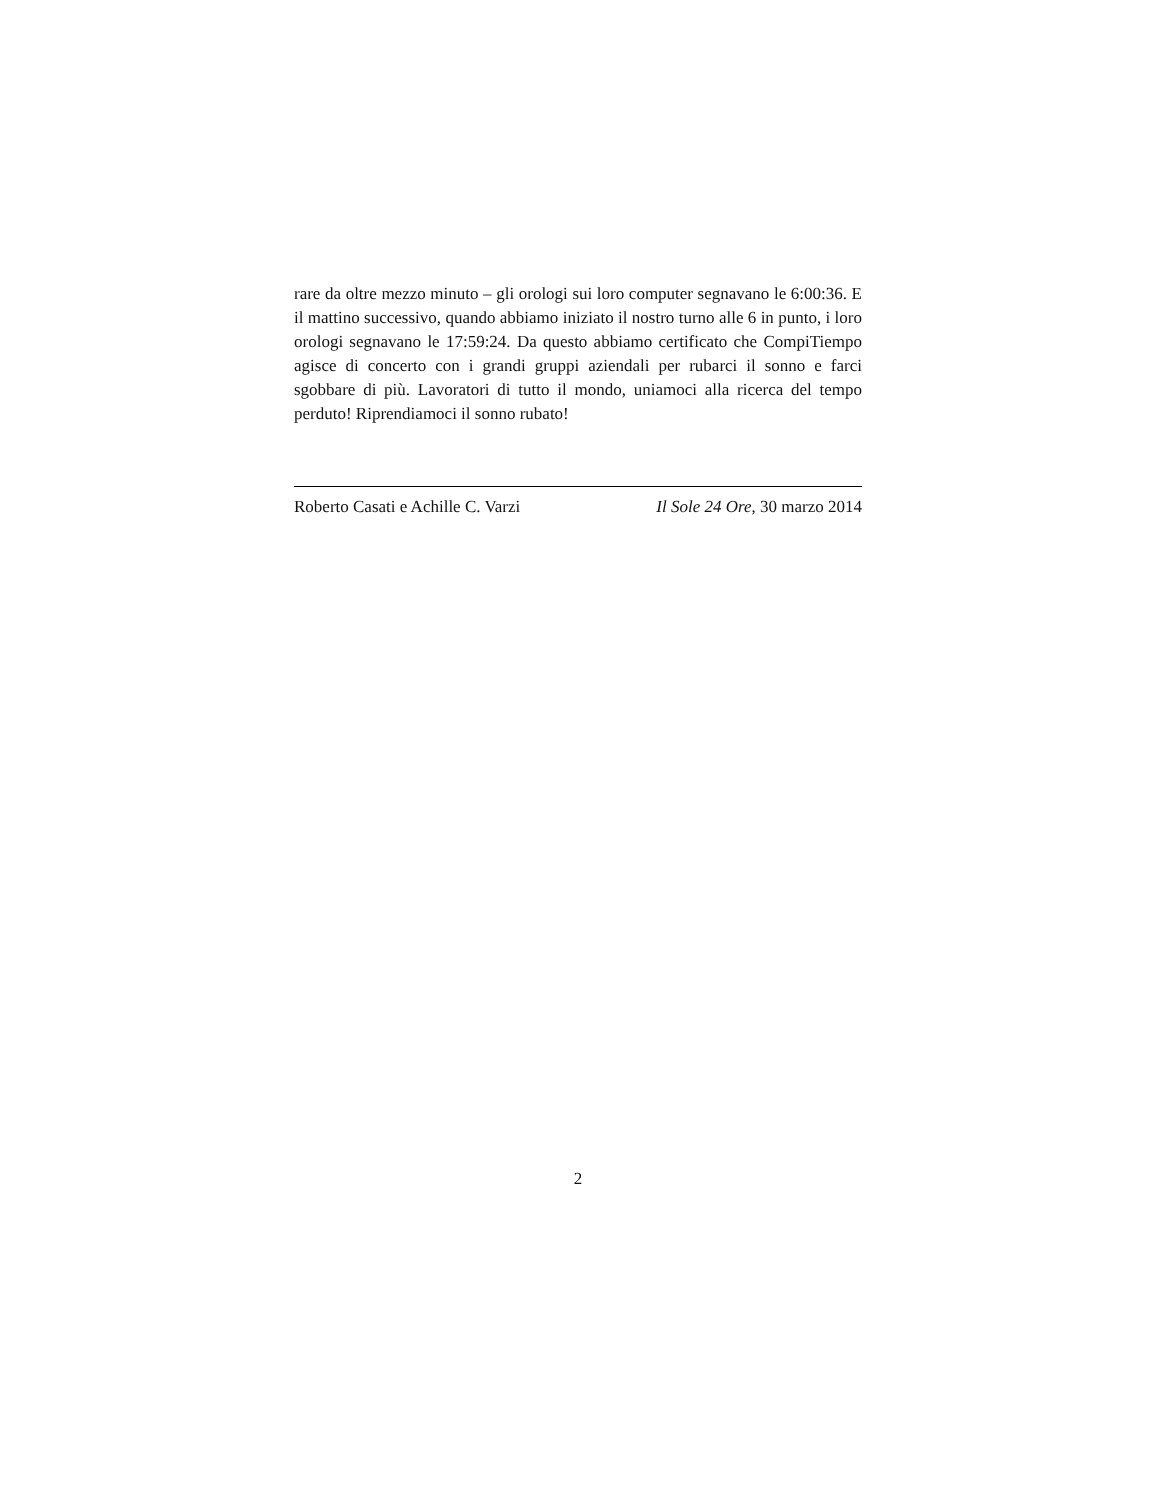rare da oltre mezzo minuto – gli orologi sui loro computer segnavano le 6:00:36. E il mattino successivo, quando abbiamo iniziato il nostro turno alle 6 in punto, i loro orologi segnavano le 17:59:24. Da questo abbiamo certificato che CompiTiempo agisce di concerto con i grandi gruppi aziendali per rubarci il sonno e farci sgobbare di più. Lavoratori di tutto il mondo, uniamoci alla ricerca del tempo perduto! Riprendiamoci il sonno rubato!
Roberto Casati e Achille C. Varzi Il Sole 24 Ore, 30 marzo 2014
2